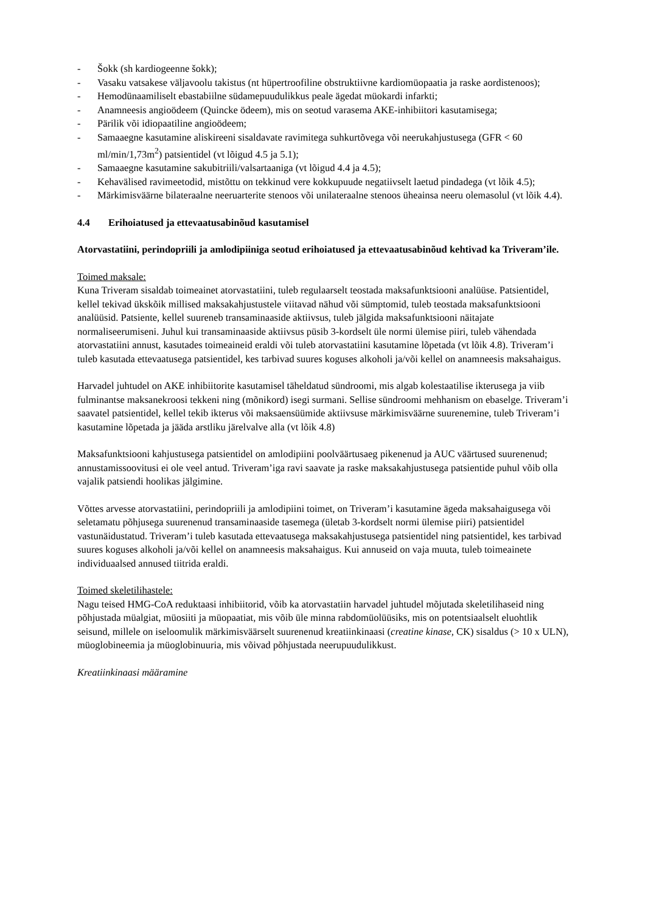- Šokk (sh kardiogeenne šokk);
- Vasaku vatsakese väljavoolu takistus (nt hüpertroofiline obstruktiivne kardiomüopaatia ja raske aordistenoos);
- Hemodünaamiliselt ebastabiilne südamepuudulikkus peale ägedat müokardi infarkti;
- Anamneesis angioödeem (Quincke ödeem), mis on seotud varasema AKE-inhibiitori kasutamisega;
- Pärilik või idiopaatiline angioödeem;
- Samaaegne kasutamine aliskireeni sisaldavate ravimitega suhkurtõvega või neerukahjustusega (GFR < 60 ml/min/1,73m<sup>2</sup>) patsientidel (vt lõigud 4.5 ja 5.1);
- Samaaegne kasutamine sakubitriili/valsartaaniga (vt lõigud 4.4 ja 4.5);
- Kehavälised ravimeetodid, mistõttu on tekkinud vere kokkupuude negatiivselt laetud pindadega (vt lõik 4.5);
- Märkimisväärne bilateraalne neeruarterite stenoos või unilateraalne stenoos üheainsa neeru olemasolul (vt lõik 4.4).
4.4 Erihoiatused ja ettevaatusabinõud kasutamisel
Atorvastatiini, perindopriili ja amlodipiiniga seotud erihoiatused ja ettevaatusabinõud kehtivad ka Triveram’ile.
Toimed maksale:
Kuna Triveram sisaldab toimeainet atorvastatiini, tuleb regulaarselt teostada maksafunktsiooni analüüse. Patsientidel, kellel tekivad ükskõik millised maksakahjustustele viitavad nähud või sümptomid, tuleb teostada maksafunktsiooni analüüsid. Patsiente, kellel suureneb transaminaaside aktiivsus, tuleb jälgida maksafunktsiooni näitajate normaliseerumiseni. Juhul kui transaminaaside aktiivsus püsib 3-kordselt üle normi ülemise piiri, tuleb vähendada atorvastatiini annust, kasutades toimeaineid eraldi või tuleb atorvastatiini kasutamine lõpetada (vt lõik 4.8). Triveram’i tuleb kasutada ettevaatusega patsientidel, kes tarbivad suures koguses alkoholi ja/või kellel on anamneesis maksahaigus.
Harvadel juhtudel on AKE inhibiitorite kasutamisel täheldatud sündroomi, mis algab kolestaatilise ikterusega ja viib fulminantse maksanekroosi tekkeni ning (mõnikord) isegi surmani. Sellise sündroomi mehhanism on ebaselge. Triveram’i saavatel patsientidel, kellel tekib ikterus või maksaensüümide aktiivsuse märkimisväärne suurenemine, tuleb Triveram’i kasutamine lõpetada ja jääda arstliku järelvalve alla (vt lõik 4.8)
Maksafunktsiooni kahjustusega patsientidel on amlodipiini poolväärtusaeg pikenenud ja AUC väärtused suurenenud; annustamissoovitusi ei ole veel antud. Triveram’iga ravi saavate ja raske maksakahjustusega patsientide puhul võib olla vajalik patsiendi hoolikas jälgimine.
Võttes arvesse atorvastatiini, perindopriili ja amlodipiini toimet, on Triveram’i kasutamine ägeda maksahaigusega või seletamatu põhjusega suurenenud transaminaaside tasemega (ületab 3-kordselt normi ülemise piiri) patsientidel vastunäidustatud. Triveram’i tuleb kasutada ettevaatusega maksakahjustusega patsientidel ning patsientidel, kes tarbivad suures koguses alkoholi ja/või kellel on anamneesis maksahaigus. Kui annuseid on vaja muuta, tuleb toimeainete individuaalsed annused tiitrida eraldi.
Toimed skeletilihastele:
Nagu teised HMG-CoA reduktaasi inhibiitorid, võib ka atorvastatiin harvadel juhtudel mõjutada skeletilihaseid ning põhjustada müalgiat, müosiiti ja müopaatiat, mis võib üle minna rabdomüolüüsiks, mis on potentsiaalselt eluohtlik seisund, millele on iseloomulik märkimisväärselt suurenenud kreatiinkinaasi (creatine kinase, CK) sisaldus (> 10 x ULN), müoglobineemia ja müoglobinuuria, mis võivad põhjustada neerupuudulikkust.
Kreatiinkinaasi määramine